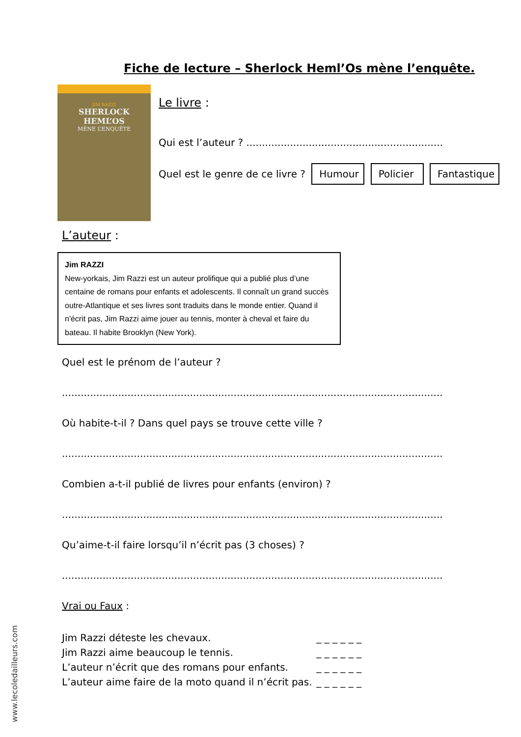Fiche de lecture – Sherlock Heml’Os mène l’enquête.
JIM RAZZI
SHERLOCK
HEML’OS
MÈNE L’ENQUÊTE
Le livre :
Qui est l’auteur ? ...............................................................
Quel est le genre de ce livre ? Humour Policier Fantastique
L’auteur :
Jim RAZZI
New-yorkais, Jim Razzi est un auteur prolifique qui a publié plus d’une centaine de romans pour enfants et adolescents. Il connaît un grand succès outre-Atlantique et ses livres sont traduits dans le monde entier. Quand il n'écrit pas, Jim Razzi aime jouer au tennis, monter à cheval et faire du bateau. Il habite Brooklyn (New York).
Quel est le prénom de l’auteur ?
..........................................................................................................................
Où habite-t-il ? Dans quel pays se trouve cette ville ?
..........................................................................................................................
Combien a-t-il publié de livres pour enfants (environ) ?
..........................................................................................................................
Qu’aime-t-il faire lorsqu’il n’écrit pas (3 choses) ?
..........................................................................................................................
Vrai ou Faux :
Jim Razzi déteste les chevaux. _ _ _ _ _ _
Jim Razzi aime beaucoup le tennis. _ _ _ _ _ _
L’auteur n’écrit que des romans pour enfants. _ _ _ _ _ _
L’auteur aime faire de la moto quand il n’écrit pas. _ _ _ _ _ _
www.lecoledailleurs.com